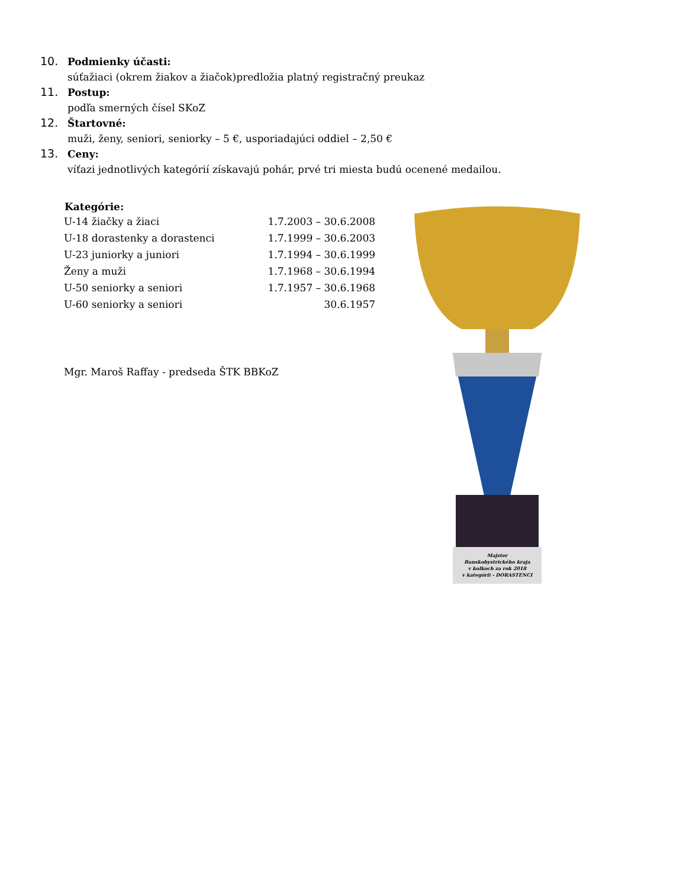10. Podmienky účasti:
súťažiaci (okrem žiakov a žiačok)predložia platný registračný preukaz
11. Postup:
podľa smerných čísel SKoZ
12. Štartovné:
muži, ženy, seniori, seniorky – 5 €, usporiadajúci oddiel – 2,50 €
13. Ceny:
víťazi jednotlivých kategórií získavajú pohár, prvé tri miesta budú ocenené medailou.
| Kategórie: | |
| --- | --- |
| U-14 žiačky a žiaci | 1.7.2003 – 30.6.2008 |
| U-18 dorastenky a dorastenci | 1.7.1999 – 30.6.2003 |
| U-23 juniorky a juniori | 1.7.1994 – 30.6.1999 |
| Ženy a muži | 1.7.1968 – 30.6.1994 |
| U-50 seniorky a seniori | 1.7.1957 – 30.6.1968 |
| U-60 seniorky a seniori | 30.6.1957 |
Mgr. Maroš Raffay - predseda ŠTK BBKoZ
Majster
Banskobystrického kraja
v kolkoch za rok 2018
v kategórii - DORASTENCI